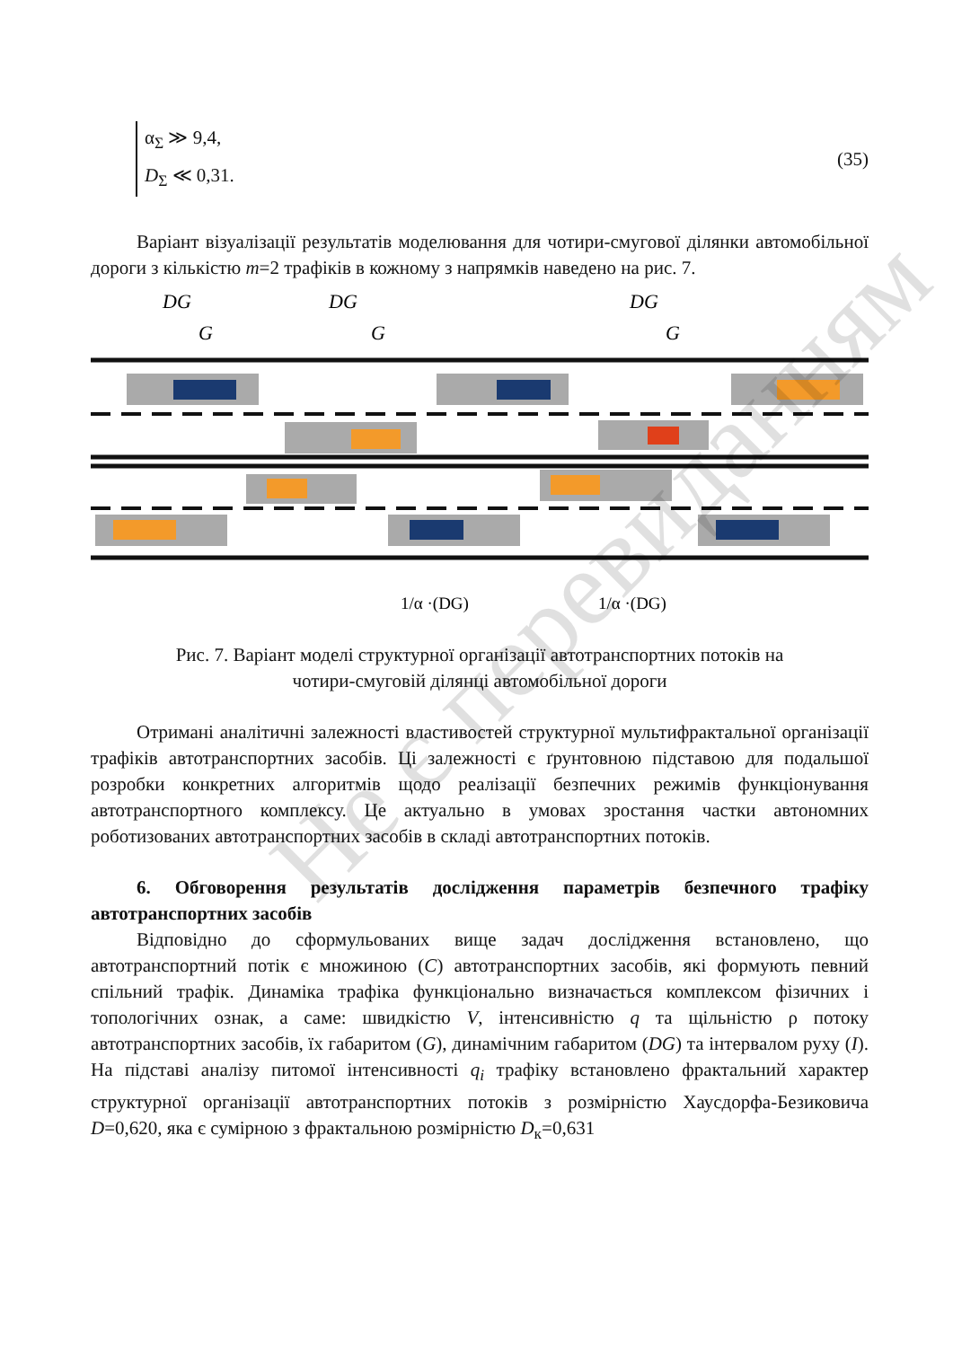α<sub>Σ</sub> ≫ 9,4,
D<sub>Σ</sub> ≪ 0,31.
(35)
Варіант візуалізації результатів моделювання для чотири-смугової ділянки автомобільної дороги з кількістю m=2 трафіків в кожному з напрямків наведено на рис. 7.
DG
DG
DG
G
G
G
1/α ·(DG)
1/α ·(DG)
Рис. 7. Варіант моделі структурної організації автотранспортних потоків на
чотири-смуговій ділянці автомобільної дороги
Отримані аналітичні залежності властивостей структурної мультифрактальної організації трафіків автотранспортних засобів. Ці залежності є ґрунтовною підставою для подальшої розробки конкретних алгоритмів щодо реалізації безпечних режимів функціонування автотранспортного комплексу. Це актуально в умовах зростання частки автономних роботизованих автотранспортних засобів в складі автотранспортних потоків.
6. Обговорення результатів дослідження параметрів безпечного трафіку автотранспортних засобів
Відповідно до сформульованих вище задач дослідження встановлено, що автотранспортний потік є множиною (C) автотранспортних засобів, які формують певний спільний трафік. Динаміка трафіка функціонально визначається комплексом фізичних і топологічних ознак, а саме: швидкістю V, інтенсивністю q та щільністю ρ потоку автотранспортних засобів, їх габаритом (G), динамічним габаритом (DG) та інтервалом руху (I). На підставі аналізу питомої інтенсивності q<sub>i</sub> трафіку встановлено фрактальний характер структурної організації автотранспортних потоків з розмірністю Хаусдорфа-Безиковича D=0,620, яка є сумірною з фрактальною розмірністю D<sub>к</sub>=0,631
Не є перевиданням